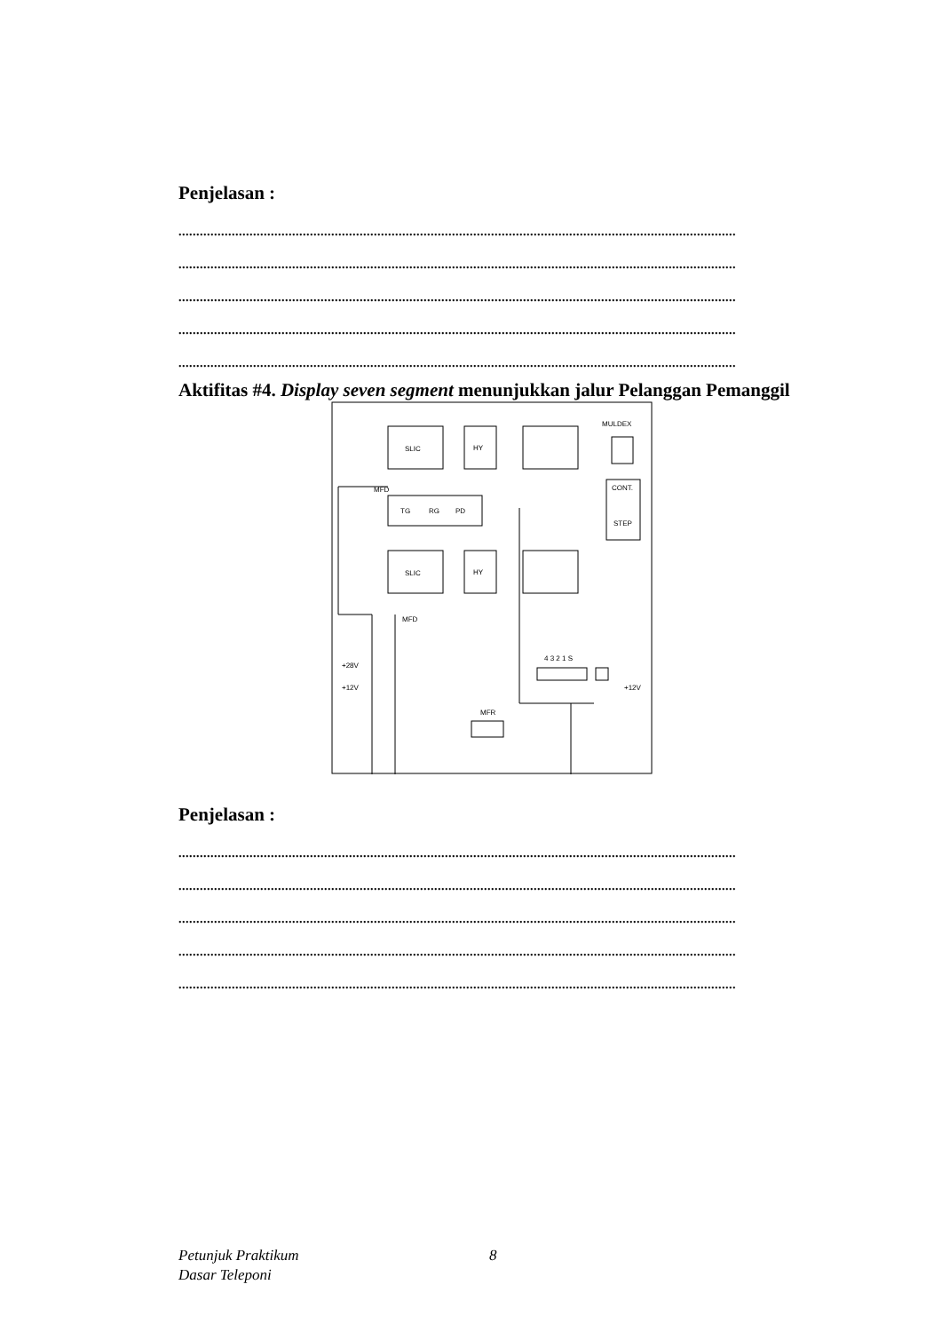Penjelasan :
.............................................................................................................................................................
.............................................................................................................................................................
.............................................................................................................................................................
.............................................................................................................................................................
.............................................................................................................................................................
Aktifitas #4. Display seven segment menunjukkan jalur Pelanggan Pemanggil
SLIC
SLIC
TG
RG
PD
HY
HY
MULDEX
CONT.
STEP
+28V
+12V
+12V
4 3 2 1 S
MFR
MFD
MFD
Penjelasan :
.............................................................................................................................................................
.............................................................................................................................................................
.............................................................................................................................................................
.............................................................................................................................................................
.............................................................................................................................................................
Petunjuk Praktikum
Dasar Teleponi
8